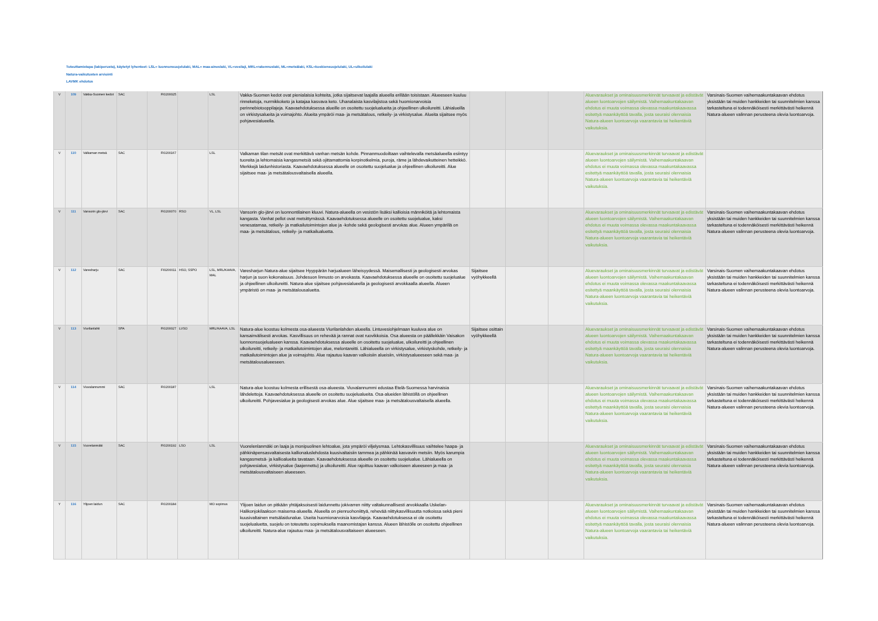Toteuttamistapa (lakiperusta), käytetyt lyhenteet: LSL= luonnonsuojelulaki, MAL= maa-aineslaki, VL=vesilaji, MRL=rakennuslaki, ML=metsälaki, KSL=koskiensuojelulaki, UL=ulkoilulaki
Natura-vaikutusten arviointi
LAVMK ehdotus
| V | 109 | Vakka-Suomen kedot | SAC | FI0200025 | | LSL | Vakka-Suomen kedot ovat pienialaisia kohteita, jotka sijaitsevat laajalla alueella erillään toisistaan. Alueeseen kuuluu rinneketoja, nurmikkoketo ja katajaa kasvava keto. Uhanalaista kasvilajistoa sekä huomionarvoisia perinnebiotooppilajeja. Kaavaehdotuksessa alueille on osoitettu suojelualueita ja ohjeellinen ulkoilureitti. Lähialueilla on virkistysalueita ja voimajohto. Alueita ympäröi maa- ja metsätalous, retkeily- ja virkistysalue. Alueita sijaitsee myös pohjavesialueella. | | | | Aluevaraukset ja ominaisuusmerkinnät turvaavat ja edistävät alueen luontoarvojen säilymistä. Vaihemaakuntakaavan ehdotus ei muuta voimassa olevassa maakuntakaavassa esitettyä maankäyttöä tavalla, josta seuraisi olennaisia Natura-alueen luontoarvoja vaarantavia tai heikentäviä vaikutuksia. | Varsinais-Suomen vaihemaakuntakaavan ehdotus yksistään tai muiden hankkeiden tai suunnitelmien kanssa tarkasteltuna ei todennäköisesti merkittävästi heikennä Natura-alueen valinnan perusteena olevia luontoarvoja. |
| V | 110 | Valkaman metsä | SAC | FI0200167 | | LSL | Valkaman tilan metsät ovat merkittävä vanhan metsän kohde. Pinnanmuodoiltaan vaihtelevalla metsäalueella esiintyy tuoreita ja lehtomaisia kangasmetsiä sekä ojittamattomia korpinotkelmia, puroja, räme ja lähdevaikutteinen hetteikkö. Merkkejä laidunhistoriasta. Kaavaehdotuksessa alueelle on osoitettu suojelualue ja ohjeellinen ulkoilureitti. Alue sijaitsee maa- ja metsätalousvaltaisella alueella. | | | | Aluevaraukset ja ominaisuusmerkinnät turvaavat ja edistävät alueen luontoarvojen säilymistä. Vaihemaakuntakaavan ehdotus ei muuta voimassa olevassa maakuntakaavassa esitettyä maankäyttöä tavalla, josta seuraisi olennaisia Natura-alueen luontoarvoja vaarantavia tai heikentäviä vaikutuksia. | |
| V | 111 | Vansorin glo-järvi | SAC | FI0200070 | RSO | VL, LSL | Vansorin glo-järvi on luonnontilainen kluuvi. Natura-alueella on vesistön lisäksi kallioisia männiköitä ja lehtomaista kangasta. Vanhat pellot ovat metsittymässä. Kaavaehdotuksessa alueelle on osoitettu suojelualue, kaksi venesatamaa, retkeily- ja matkailutoimintojen alue ja -kohde sekä geologisesti arvokas alue. Alueen ympärillä on maa- ja metsätalous, retkeily- ja matkailualuetta. | | | | Aluevaraukset ja ominaisuusmerkinnät turvaavat ja edistävät alueen luontoarvojen säilymistä. Vaihemaakuntakaavan ehdotus ei muuta voimassa olevassa maakuntakaavassa esitettyä maankäyttöä tavalla, josta seuraisi olennaisia Natura-alueen luontoarvoja vaarantavia tai heikentäviä vaikutuksia. | Varsinais-Suomen vaihemaakuntakaavan ehdotus yksistään tai muiden hankkeiden tai suunnitelmien kanssa tarkasteltuna ei todennäköisesti merkittävästi heikennä Natura-alueen valinnan perusteena olevia luontoarvoja. |
| V | 112 | Varesharju | SAC | FI0200011 | HSO, SSPO | LSL, MRL/KAAVA, MAL | Varesharjun Natura-alue sijaitsee Hyyppärän harjualueen läheisyydessä. Maisemallisesti ja geologisesti arvokas harjun ja suon kokonaisuus. Johdesuon linnusto on arvokasta. Kaavaehdotuksessa alueelle on osoitettu suojelualue ja ohjeellinen ulkoilureitti. Natura-alue sijaitsee pohjavesialueella ja geologisesti arvokkaalla alueella. Alueen ympäristö on maa- ja metsätalousaluetta. | Sijaitsee vyöhykkeellä | | | Aluevaraukset ja ominaisuusmerkinnät turvaavat ja edistävät alueen luontoarvojen säilymistä. Vaihemaakuntakaavan ehdotus ei muuta voimassa olevassa maakuntakaavassa esitettyä maankäyttöä tavalla, josta seuraisi olennaisia Natura-alueen luontoarvoja vaarantavia tai heikentäviä vaikutuksia. | Varsinais-Suomen vaihemaakuntakaavan ehdotus yksistään tai muiden hankkeiden tai suunnitelmien kanssa tarkasteltuna ei todennäköisesti merkittävästi heikennä Natura-alueen valinnan perusteena olevia luontoarvoja. |
| V | 113 | Viurilanlahti | SPA | FI0200027 | LVSO | MRL/KAAVA, LSL | Natura-alue koostuu kolmesta osa-alueesta Viurilanlahden alueella. Lintuvesiohjelmaan kuuluva alue on kansainvälisesti arvokas. Kasvillisuus on rehevää ja rannat ovat ruovikkoisia. Osa alueesta on päällekkäin Vaisakon luonnonsuojelualueen kanssa. Kaavaehdotuksessa alueelle on osoitettu suojelualue, ulkoilureitti ja ohjeellinen ulkoilureitti, retkeily- ja matkailutoimintojen alue, melontareitti. Lähialueella on virkistysalue, virkistyskohde, retkeily- ja matkailutoimintojen alue ja voimajohto. Alue rajautuu kaavan valkoisiin alueisiin, virkistysalueeseen sekä maa- ja metsätalousalueeseen. | Sijaitsee osittain vyöhykkeellä | | | Aluevaraukset ja ominaisuusmerkinnät turvaavat ja edistävät alueen luontoarvojen säilymistä. Vaihemaakuntakaavan ehdotus ei muuta voimassa olevassa maakuntakaavassa esitettyä maankäyttöä tavalla, josta seuraisi olennaisia Natura-alueen luontoarvoja vaarantavia tai heikentäviä vaikutuksia. | Varsinais-Suomen vaihemaakuntakaavan ehdotus yksistään tai muiden hankkeiden tai suunnitelmien kanssa tarkasteltuna ei todennäköisesti merkittävästi heikennä Natura-alueen valinnan perusteena olevia luontoarvoja. |
| V | 114 | Viuvalannummi | SAC | FI0200187 | | LSL | Natura-alue koostuu kolmesta erillisestä osa-alueesta. Viuvalannummi edustaa Etelä-Suomessa harvinaisia lähdelettoja. Kaavaehdotuksessa alueelle on osoitettu suojelualueita. Osa-alueiden lähistöllä on ohjeellinen ulkoilureitti. Pohjavesialue ja geologisesti arvokas alue. Alue sijaitsee maa- ja metsätalousvaltaisella alueella. | | | | Aluevaraukset ja ominaisuusmerkinnät turvaavat ja edistävät alueen luontoarvojen säilymistä. Vaihemaakuntakaavan ehdotus ei muuta voimassa olevassa maakuntakaavassa esitettyä maankäyttöä tavalla, josta seuraisi olennaisia Natura-alueen luontoarvoja vaarantavia tai heikentäviä vaikutuksia. | Varsinais-Suomen vaihemaakuntakaavan ehdotus yksistään tai muiden hankkeiden tai suunnitelmien kanssa tarkasteltuna ei todennäköisesti merkittävästi heikennä Natura-alueen valinnan perusteena olevia luontoarvoja. |
| V | 115 | Vuorelanmäki | SAC | FI0200192 | LSO | LSL | Vuorelenlanmäki on laaja ja monipuolinen lehtoalue, jota ympäröi viljelysmaa. Lehtokasvillisuus vaihtelee haapa- ja pähkinäpensasvaltaisesta kallionaluslehdosta kuusivaltaisiin tammea ja pähkinää kasvaviin metsiin. Myös karumpia kangasmetsä- ja kallioalueita tavataan. Kaavaehdotuksessa alueelle on osoitettu suojelualue. Lähialueella on pohjavesialue, virkistysalue (laajennettu) ja ulkoilureitti. Alue rajoittuu kaavan valkoiseen alueeseen ja maa- ja metsätalousvaltaiseen alueeseen. | | | | Aluevaraukset ja ominaisuusmerkinnät turvaavat ja edistävät alueen luontoarvojen säilymistä. Vaihemaakuntakaavan ehdotus ei muuta voimassa olevassa maakuntakaavassa esitettyä maankäyttöä tavalla, josta seuraisi olennaisia Natura-alueen luontoarvoja vaarantavia tai heikentäviä vaikutuksia. | Varsinais-Suomen vaihemaakuntakaavan ehdotus yksistään tai muiden hankkeiden tai suunnitelmien kanssa tarkasteltuna ei todennäköisesti merkittävästi heikennä Natura-alueen valinnan perusteena olevia luontoarvoja. |
| Y | 116 | Ylijoen laidun | SAC | FI0200184 | | MO sopimus | Ylijoen laidun on pitkään yhtäjaksoisesti laidunnettu jokivarren niitty valtakunnallisesti arvokkaalla Uskelan-Halikonjokilaakson maisema-alueella. Alueella on pienruohoniittyä, rehevää niittykasvillisuutta notkoissa sekä pieni kuusivaltainen metsälaidunalue. Useita huomionarvoisia kasvilajeja. Kaavaehdotuksessa ei ole osoitettu suojelualuetta, suojelu on toteutettu sopimuksella maanomistajan kanssa. Alueen lähistölle on osoitettu ohjeellinen ulkoilureitti. Natura-alue rajautuu maa- ja metsätalousvaltaiseen alueeseen. | | | | Aluevaraukset ja ominaisuusmerkinnät turvaavat ja edistävät alueen luontoarvojen säilymistä. Vaihemaakuntakaavan ehdotus ei muuta voimassa olevassa maakuntakaavassa esitettyä maankäyttöä tavalla, josta seuraisi olennaisia Natura-alueen luontoarvoja vaarantavia tai heikentäviä vaikutuksia. | Varsinais-Suomen vaihemaakuntakaavan ehdotus yksistään tai muiden hankkeiden tai suunnitelmien kanssa tarkasteltuna ei todennäköisesti merkittävästi heikennä Natura-alueen valinnan perusteena olevia luontoarvoja. |